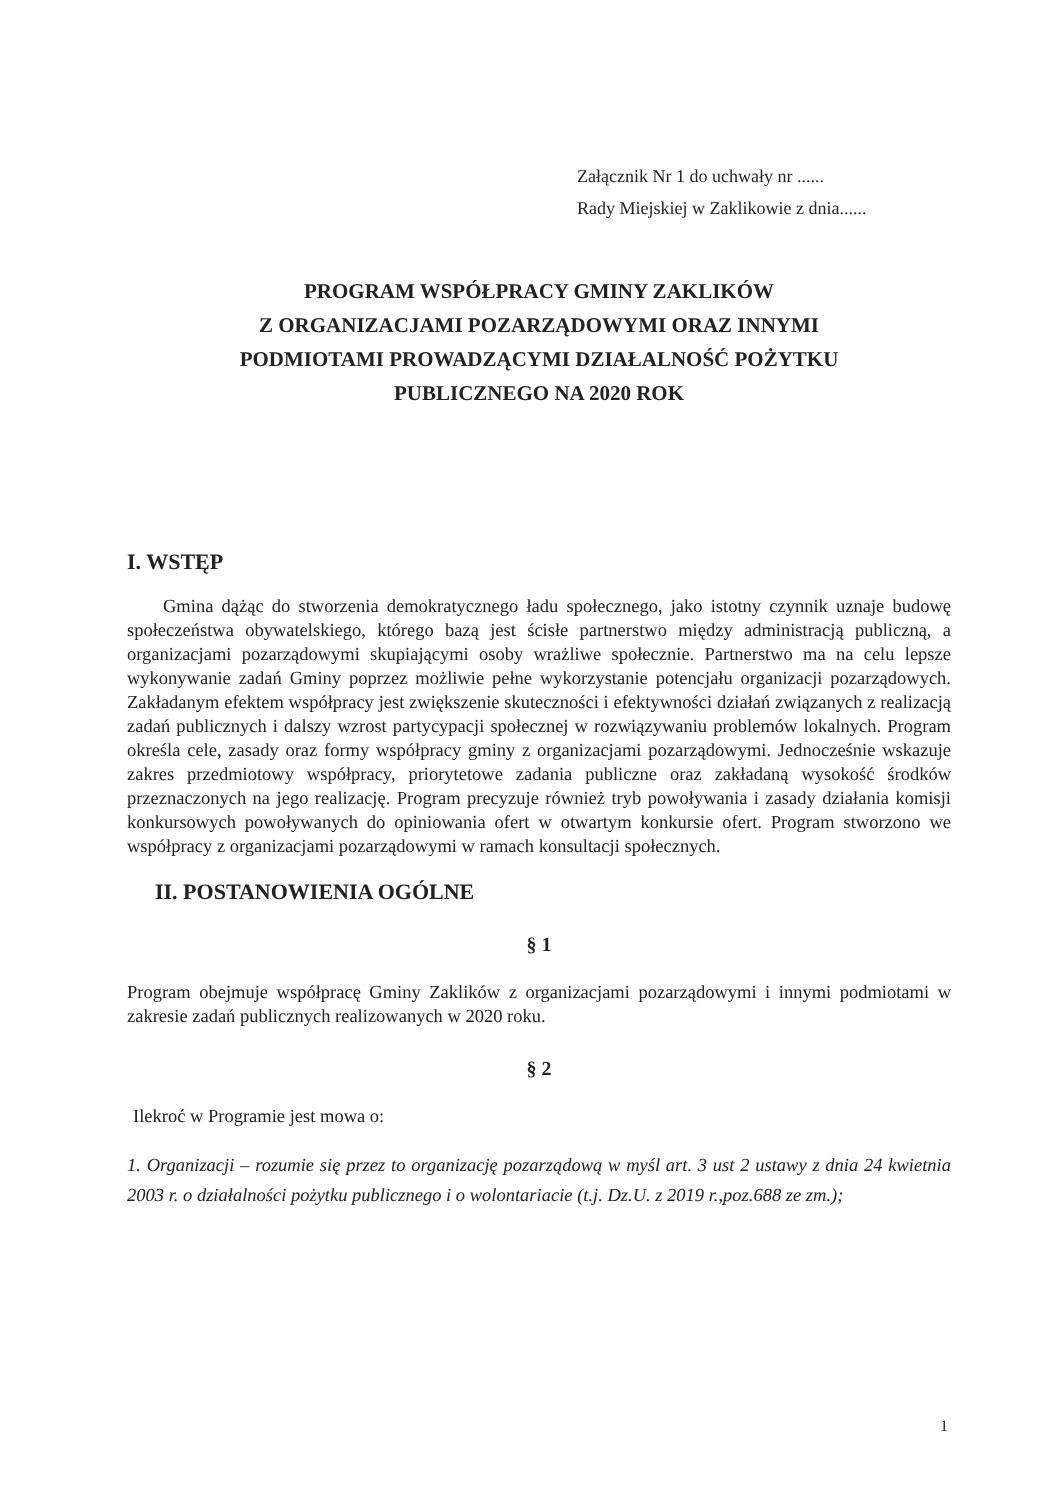Załącznik Nr 1 do uchwały nr ......
Rady Miejskiej w Zaklikowie z dnia......
PROGRAM WSPÓŁPRACY GMINY ZAKLIKÓW
Z ORGANIZACJAMI POZARZĄDOWYMI ORAZ INNYMI
PODMIOTAMI PROWADZĄCYMI DZIAŁALNOŚĆ POŻYTKU
PUBLICZNEGO NA 2020 ROK
I. WSTĘP
Gmina dążąc do stworzenia demokratycznego ładu społecznego, jako istotny czynnik uznaje budowę społeczeństwa obywatelskiego, którego bazą jest ścisłe partnerstwo między administracją publiczną, a organizacjami pozarządowymi skupiającymi osoby wrażliwe społecznie. Partnerstwo ma na celu lepsze wykonywanie zadań Gminy poprzez możliwie pełne wykorzystanie potencjału organizacji pozarządowych. Zakładanym efektem współpracy jest zwiększenie skuteczności i efektywności działań związanych z realizacją zadań publicznych i dalszy wzrost partycypacji społecznej w rozwiązywaniu problemów lokalnych. Program określa cele, zasady oraz formy współpracy gminy z organizacjami pozarządowymi. Jednocześnie wskazuje zakres przedmiotowy współpracy, priorytetowe zadania publiczne oraz zakładaną wysokość środków przeznaczonych na jego realizację. Program precyzuje również tryb powoływania i zasady działania komisji konkursowych powoływanych do opiniowania ofert w otwartym konkursie ofert. Program stworzono we współpracy z organizacjami pozarządowymi w ramach konsultacji społecznych.
II. POSTANOWIENIA OGÓLNE
§ 1
Program obejmuje współpracę Gminy Zaklików z organizacjami pozarządowymi i innymi podmiotami w zakresie zadań publicznych realizowanych w 2020 roku.
§ 2
Ilekroć w Programie jest mowa o:
1. Organizacji – rozumie się przez to organizację pozarządową w myśl art. 3 ust 2 ustawy z dnia 24 kwietnia 2003 r. o działalności pożytku publicznego i o wolontariacie (t.j. Dz.U. z 2019 r.,poz.688 ze zm.);
1